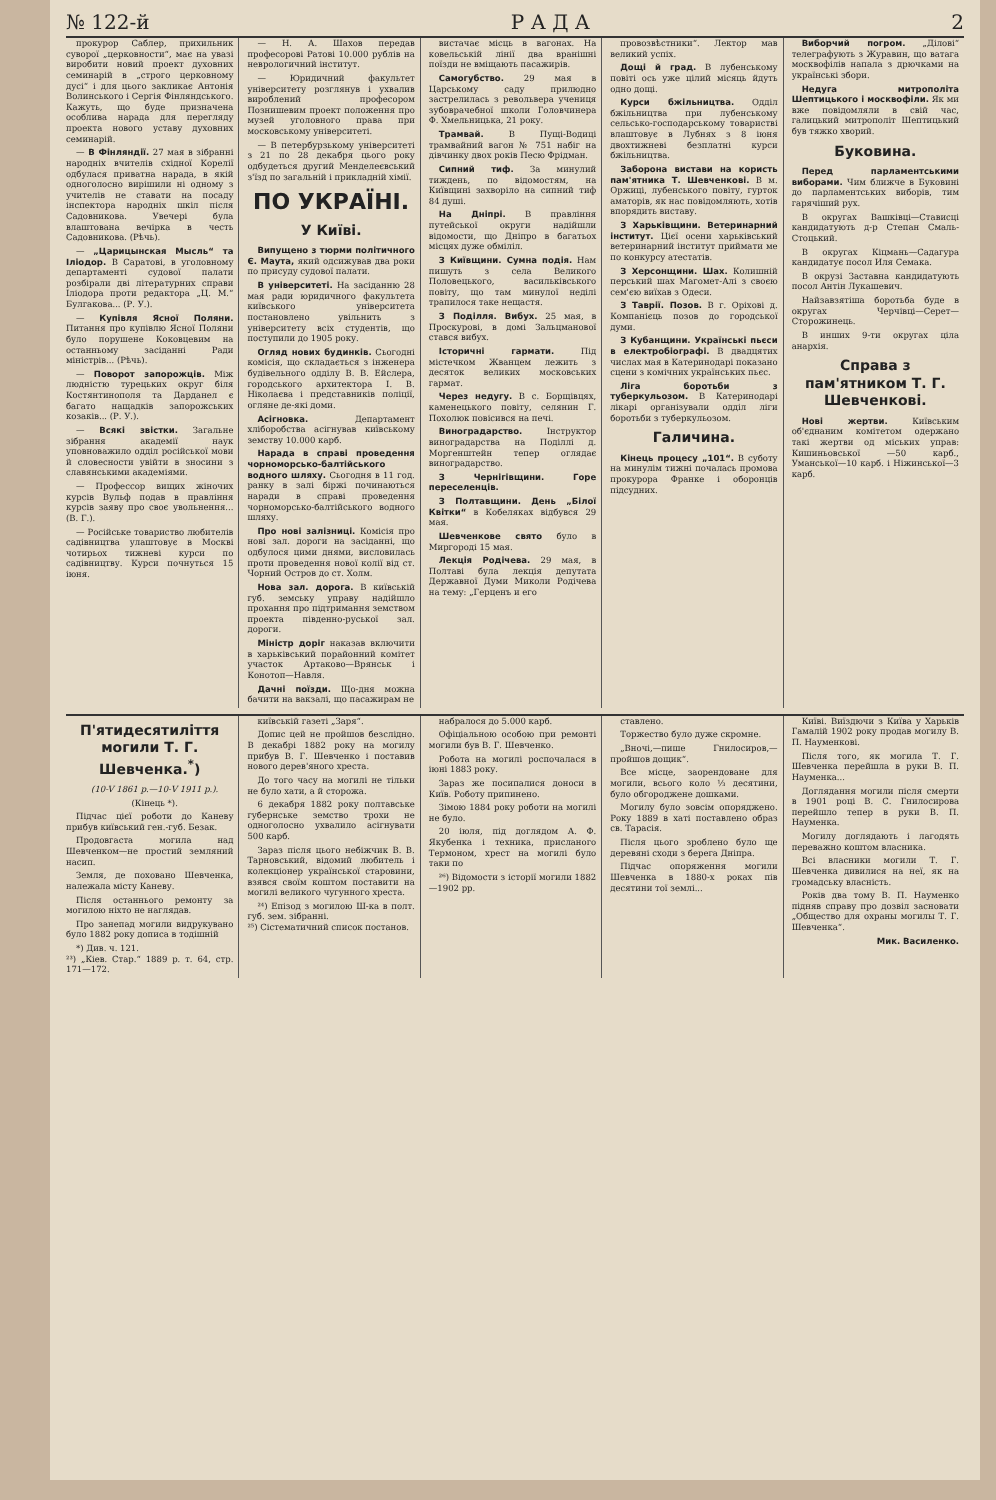№ 122-й Р А Д А 2
прокурор Саблер, прихильник суворої „церковности“, має на увазі виробити новий проект духовних семинарій в „строго церковному дусі“ і для цього закликає Антонія Волинського і Сергія Фінляндського. Кажуть, що буде призначена особлива нарада для перегляду проекта нового уставу духовних семинарій.
— В Фінляндії. 27 мая в зібранні народніх вчителів східної Корелії одбулася приватна нарада, в якій одноголосно вирішили ні одному з учителів не ставати на посаду інспектора народніх шкіл після Садовникова. Увечері була влаштована вечірка в честь Садовникова. (Рѣчь).
— „Царицынская Мысль“ та Іліодор. В Саратові, в уголовному департаменті судової палати розбірали дві літературних справи Іліодора проти редактора „Ц. М.“ Булгакова... (Р. У.).
— Купівля Ясної Поляни. Питання про купівлю Ясної Поляни було порушене Коковцевим на останньому засіданні Ради міністрів... (Рѣчь).
— Поворот запорожців. Між людністю турецьких округ біля Костянтинополя та Дарданел є багато нащадків запорожських козаків... (Р. У.).
— Всякі звістки. Загальне зібрання академії наук уповноважило одділ російської мови й словесности увійти в зносини з славянськими академіями.
— Профессор вищих жіночих курсів Вульф подав в правління курсів заяву про своє увольнення... (В. Г.).
— Російське товариство любителів садівництва улаштовує в Москві чотирьох тижневі курси по садівництву. Курси почнуться 15 іюня.
— Н. А. Шахов передав професорові Ратові 10.000 рублів на неврологичний інститут.
— Юридичний факультет університету розглянув і ухвалив вироблений професором Познишевим проект положення про музей уголовного права при московському університеті.
— В петербурзькому університеті з 21 по 28 декабря цього року одбудеться другий Менделеєвський з'їзд по загальній і прикладній хімії.
ПО УКРАЇНІ.
У Київі.
Випущено з тюрми політичного Є. Маута, який одсижував два роки по присуду судової палати.
В університеті. На засіданню 28 мая ради юридичного факультета київського університета постановлено увільнить з університету всіх студентів, що поступили до 1905 року.
Огляд нових будинків. Сьогодні комісія, що складається з інженера будівельного одділу В. В. Ейслера, городського архитектора І. В. Ніколаєва і представників поліції, огляне де-які доми.
Асігновка. Департамент хліборобства асігнував київському земству 10.000 карб.
Нарада в справі проведення чорноморсько-балтійського водного шляху. Сьогодня в 11 год. ранку в залі біржі починаються наради в справі проведення чорноморсько-балтійського водного шляху.
Про нові залізниці. Комісія про нові зал. дороги на засіданні, що одбулося цими днями, висловилась проти проведення нової колії від ст. Чорний Остров до ст. Холм.
Нова зал. дорога. В київській губ. земську управу надійшло прохання про підтримання земством проекта південно-руської зал. дороги.
Міністр доріг наказав включити в харьківський порайонний комітет участок Артаково—Врянськ і Конотоп—Навля.
Дачні поїзди. Що-дня можна бачити на вакзалі, що пасажирам не
вистачає місць в вагонах. На ковельській лінії два вранішні поїзди не вміщають пасажирів.
Самогубство. 29 мая в Царському саду прилюдно застрелилась з револьвера учениця зубоврачебної школи Головчинера Ф. Хмельницька, 21 року.
Трамвай. В Пущі-Водиці трамвайний вагон № 751 набіг на дівчинку двох років Песю Фрідман.
Сипний тиф. За минулий тиждень, по відомостям, на Київщині захворіло на сипний тиф 84 душі.
На Дніпрі. В правління путейської округи надійшли відомости, що Дніпро в багатьох місцях дуже обміліл.
З Київщини. Сумна подія. Нам пишуть з села Великого Половецького, васильківського повіту, що там минулої неділі трапилося таке нещастя.
З Поділля. Вибух. 25 мая, в Проскурові, в домі Зальцманової стався вибух.
Історичні гармати. Під містечком Жванцем лежить з десяток великих московських гармат.
Через недугу. В с. Борщівцях, каменецького повіту, селянин Г. Похолюк повісився на печі.
Виноградарство. Інструктор виноградарства на Поділлі д. Моргенштейн тепер оглядає виноградарство.
З Чернігівщини. Горе переселенців.
З Полтавщини. День „Білої Квітки“ в Кобеляках відбувся 29 мая.
Шевченкове свято було в Миргороді 15 мая.
Лекція Родічева. 29 мая, в Полтаві була лекція депутата Державної Думи Миколи Родічева на тему: „Герценъ и его
провозвѣстники“. Лектор мав великий успіх.
Дощі й град. В лубенському повіті ось уже цілий місяць йдуть одно дощі.
Курси бжільництва. Одділ бжільництва при лубенському сельсько-господарському товаристві влаштовує в Лубнях з 8 іюня двохтижневі безплатні курси бжільництва.
Заборона вистави на користь пам'ятника Т. Шевченкові. В м. Оржиці, лубенського повіту, гурток аматорів, як нас повідомляють, хотів впорядить виставу.
З Харьківщини. Ветеринарний інститут. Цієї осени харьківський ветеринарний інститут приймати ме по конкурсу атестатів.
З Херсонщини. Шах. Колишній перський шах Магомет-Алі з своєю сем'єю виїхав з Одеси.
З Таврії. Позов. В г. Оріхові д. Компанієць позов до городської думи.
З Кубанщини. Українські пьєси в електробіографі. В двадцятих числах мая в Катеринодарі показано сцени з комічних українських пьєс.
Ліга боротьби з туберкульозом. В Катеринодарі лікарі організували одділ ліги боротьби з туберкульозом.
Галичина.
Кінець процесу „101“. В суботу на минулім тижні почалась промова прокурора Франке і оборонців підсудних.
Виборчий погром. „Ділові“ телеграфують з Журавин, що ватага москвофілів напала з дрючками на українські збори.
Недуга митрополіта Шептицького і москвофіли. Як ми вже повідомляли в свій час, галицький митрополіт Шептицький був тяжко хворий.
Буковина.
Перед парламентськими виборами. Чим ближче в Буковині до парламентських виборів, тим гарячіший рух.
В округах Вашківці—Стависці кандидатують д-р Степан Смаль-Стоцький.
В округах Кіцмань—Садагура кандидатує посол Иля Семака.
В окрузі Заставна кандидатують посол Антін Лукашевич.
Найзавзятіша боротьба буде в округах Черчівці—Серет—Сторожинець.
В инших 9-ти округах ціла анархія.
Справа з пам'ятником Т. Г. Шевченкові.
Нові жертви. Київським об'єднаним комітетом одержано такі жертви од міських управ: Кишиньовської —50 карб., Уманської—10 карб. і Ніжинської—3 карб.
П'ятидесятиліття могили Т. Г. Шевченка.<sup>*</sup>)
(10-V 1861 р.—10-V 1911 р.).
(Кінець *).
Підчас цієї роботи до Каневу прибув київський ген.-губ. Безак.
Продовгаста могила над Шевченком—не простий земляний насип.
Земля, де поховано Шевченка, належала місту Каневу.
Після останнього ремонту за могилою ніхто не наглядав.
Про занепад могили видрукувано було 1882 року дописа в тодішній
*) Див. ч. 121.
²³) „Кіев. Стар.“ 1889 р. т. 64, стр. 171—172.
київській газеті „Заря“.
Допис цей не пройшов безслідно. В декабрі 1882 року на могилу прибув В. Г. Шевченко і поставив нового дерев'яного хреста.
До того часу на могилі не тільки не було хати, а й сторожа.
6 декабря 1882 року полтавське губернське земство трохи не одноголосно ухвалило асігнувати 500 карб.
Зараз після цього небіжчик В. В. Тарновський, відомий любитель і колекціонер української старовини, взявся своїм коштом поставити на могилі великого чугунного хреста.
²⁴) Епізод з могилою Ш-ка в полт. губ. зем. зібранні.
²⁵) Сістематичний список постанов.
набралося до 5.000 карб.
Офіціальною особою при ремонті могили був В. Г. Шевченко.
Робота на могилі роспочалася в іюні 1883 року.
Зараз же посипалися доноси в Київ. Роботу припинено.
Зімою 1884 року роботи на могилі не було.
20 іюля, під доглядом А. Ф. Якубенка і техника, присланого Термоном, хрест на могилі було таки по
²⁶) Відомости з історії могили 1882—1902 рр.
ставлено.
Торжество було дуже скромне.
„Вночі,—пише Гнилосиров,—пройшов дощик“.
Все місце, заорендоване для могили, всього коло ⅓ десятини, було обгороджене дошками.
Могилу було зовсім опоряджено. Року 1889 в хаті поставлено образ св. Тарасія.
Після цього зроблено було ще деревяні сходи з берега Дніпра.
Підчас опоряження могили Шевченка в 1880-х роках пів десятини тої землі...
Київі. Виїздючи з Київа у Харьків Гамалій 1902 року продав могилу В. П. Науменкові.
Після того, як могила Т. Г. Шевченка перейшла в руки В. П. Науменка...
Доглядання могили після смерти в 1901 році В. С. Гнилосирова перейшло тепер в руки В. П. Науменка.
Могилу доглядають і лагодять переважно коштом власника.
Всі власники могили Т. Г. Шевченка дивилися на неї, як на громадську власність.
Років два тому В. П. Науменко підняв справу про дозвіл засновати „Общество для охраны могилы Т. Г. Шевченка“.
Мик. Василенко.